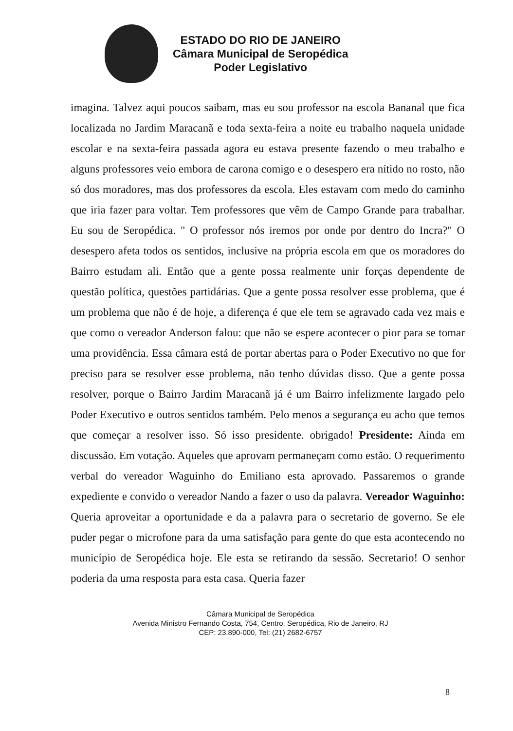ESTADO DO RIO DE JANEIRO
Câmara Municipal de Seropédica
Poder Legislativo
imagina. Talvez aqui poucos saibam, mas eu sou professor na escola Bananal que fica localizada no Jardim Maracanã e toda sexta-feira a noite eu trabalho naquela unidade escolar e na sexta-feira passada agora eu estava presente fazendo o meu trabalho e alguns professores veio embora de carona comigo e o desespero era nítido no rosto, não só dos moradores, mas dos professores da escola. Eles estavam com medo do caminho que iria fazer para voltar. Tem professores que vêm de Campo Grande para trabalhar. Eu sou de Seropédica. " O professor nós iremos por onde por dentro do Incra?" O desespero afeta todos os sentidos, inclusive na própria escola em que os moradores do Bairro estudam ali. Então que a gente possa realmente unir forças dependente de questão política, questões partidárias. Que a gente possa resolver esse problema, que é um problema que não é de hoje, a diferença é que ele tem se agravado cada vez mais e que como o vereador Anderson falou: que não se espere acontecer o pior para se tomar uma providência. Essa câmara está de portar abertas para o Poder Executivo no que for preciso para se resolver esse problema, não tenho dúvidas disso. Que a gente possa resolver, porque o Bairro Jardim Maracanã já é um Bairro infelizmente largado pelo Poder Executivo e outros sentidos também. Pelo menos a segurança eu acho que temos que começar a resolver isso. Só isso presidente. obrigado! Presidente: Ainda em discussão. Em votação. Aqueles que aprovam permaneçam como estão. O requerimento verbal do vereador Waguinho do Emiliano esta aprovado. Passaremos o grande expediente e convido o vereador Nando a fazer o uso da palavra. Vereador Waguinho: Queria aproveitar a oportunidade e da a palavra para o secretario de governo. Se ele puder pegar o microfone para da uma satisfação para gente do que esta acontecendo no município de Seropédica hoje. Ele esta se retirando da sessão. Secretario! O senhor poderia da uma resposta para esta casa. Queria fazer
Câmara Municipal de Seropédica
Avenida Ministro Fernando Costa, 754, Centro, Seropédica, Rio de Janeiro, RJ
CEP: 23.890-000, Tel: (21) 2682-6757
8